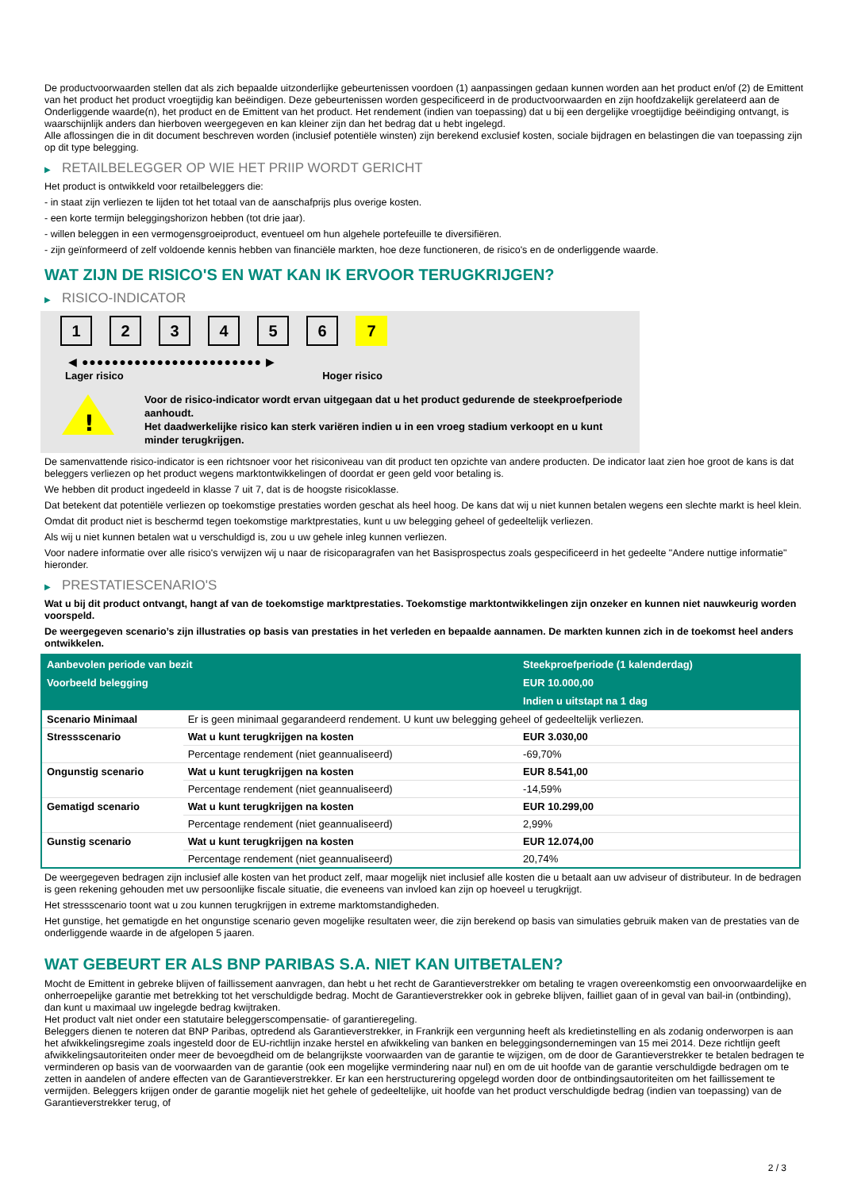De productvoorwaarden stellen dat als zich bepaalde uitzonderlijke gebeurtenissen voordoen (1) aanpassingen gedaan kunnen worden aan het product en/of (2) de Emittent van het product het product vroegtijdig kan beëindigen. Deze gebeurtenissen worden gespecificeerd in de productvoorwaarden en zijn hoofdzakelijk gerelateerd aan de Onderliggende waarde(n), het product en de Emittent van het product. Het rendement (indien van toepassing) dat u bij een dergelijke vroegtijdige beëindiging ontvangt, is waarschijnlijk anders dan hierboven weergegeven en kan kleiner zijn dan het bedrag dat u hebt ingelegd.
Alle aflossingen die in dit document beschreven worden (inclusief potentiële winsten) zijn berekend exclusief kosten, sociale bijdragen en belastingen die van toepassing zijn op dit type belegging.
▶ RETAILBELEGGER OP WIE HET PRIIP WORDT GERICHT
Het product is ontwikkeld voor retailbeleggers die:
- in staat zijn verliezen te lijden tot het totaal van de aanschafprijs plus overige kosten.
- een korte termijn beleggingshorizon hebben (tot drie jaar).
- willen beleggen in een vermogensgroeiproduct, eventueel om hun algehele portefeuille te diversifiëren.
- zijn geïnformeerd of zelf voldoende kennis hebben van financiële markten, hoe deze functioneren, de risico's en de onderliggende waarde.
WAT ZIJN DE RISICO'S EN WAT KAN IK ERVOOR TERUGKRIJGEN?
▶ RISICO-INDICATOR
1 2 3 4 5 6 7
◀ ●●●●●●●●●●●●●●●●●●●●●●●● ▶
Lager risico Hoger risico
!
Voor de risico-indicator wordt ervan uitgegaan dat u het product gedurende de steekproefperiode aanhoudt.
Het daadwerkelijke risico kan sterk variëren indien u in een vroeg stadium verkoopt en u kunt minder terugkrijgen.
De samenvattende risico-indicator is een richtsnoer voor het risiconiveau van dit product ten opzichte van andere producten. De indicator laat zien hoe groot de kans is dat beleggers verliezen op het product wegens marktontwikkelingen of doordat er geen geld voor betaling is.
We hebben dit product ingedeeld in klasse 7 uit 7, dat is de hoogste risicoklasse.
Dat betekent dat potentiële verliezen op toekomstige prestaties worden geschat als heel hoog. De kans dat wij u niet kunnen betalen wegens een slechte markt is heel klein.
Omdat dit product niet is beschermd tegen toekomstige marktprestaties, kunt u uw belegging geheel of gedeeltelijk verliezen.
Als wij u niet kunnen betalen wat u verschuldigd is, zou u uw gehele inleg kunnen verliezen.
Voor nadere informatie over alle risico's verwijzen wij u naar de risicoparagrafen van het Basisprospectus zoals gespecificeerd in het gedeelte "Andere nuttige informatie" hieronder.
▶ PRESTATIESCENARIO'S
Wat u bij dit product ontvangt, hangt af van de toekomstige marktprestaties. Toekomstige marktontwikkelingen zijn onzeker en kunnen niet nauwkeurig worden voorspeld.
De weergegeven scenario’s zijn illustraties op basis van prestaties in het verleden en bepaalde aannamen. De markten kunnen zich in de toekomst heel anders ontwikkelen.
| Aanbevolen periode van bezit | | Steekproefperiode (1 kalenderdag) |
| --- | --- | --- |
| Voorbeeld belegging | | EUR 10.000,00 |
| | | Indien u uitstapt na 1 dag |
| Scenario Minimaal | Er is geen minimaal gegarandeerd rendement. U kunt uw belegging geheel of gedeeltelijk verliezen. | |
| Stressscenario | Wat u kunt terugkrijgen na kosten | EUR 3.030,00 |
| | Percentage rendement (niet geannualiseerd) | -69,70% |
| Ongunstig scenario | Wat u kunt terugkrijgen na kosten | EUR 8.541,00 |
| | Percentage rendement (niet geannualiseerd) | -14,59% |
| Gematigd scenario | Wat u kunt terugkrijgen na kosten | EUR 10.299,00 |
| | Percentage rendement (niet geannualiseerd) | 2,99% |
| Gunstig scenario | Wat u kunt terugkrijgen na kosten | EUR 12.074,00 |
| | Percentage rendement (niet geannualiseerd) | 20,74% |
De weergegeven bedragen zijn inclusief alle kosten van het product zelf, maar mogelijk niet inclusief alle kosten die u betaalt aan uw adviseur of distributeur. In de bedragen is geen rekening gehouden met uw persoonlijke fiscale situatie, die eveneens van invloed kan zijn op hoeveel u terugkrijgt.
Het stressscenario toont wat u zou kunnen terugkrijgen in extreme marktomstandigheden.
Het gunstige, het gematigde en het ongunstige scenario geven mogelijke resultaten weer, die zijn berekend op basis van simulaties gebruik maken van de prestaties van de onderliggende waarde in de afgelopen 5 jaaren.
WAT GEBEURT ER ALS BNP PARIBAS S.A. NIET KAN UITBETALEN?
Mocht de Emittent in gebreke blijven of faillissement aanvragen, dan hebt u het recht de Garantieverstrekker om betaling te vragen overeenkomstig een onvoorwaardelijke en onherroepelijke garantie met betrekking tot het verschuldigde bedrag. Mocht de Garantieverstrekker ook in gebreke blijven, failliet gaan of in geval van bail-in (ontbinding), dan kunt u maximaal uw ingelegde bedrag kwijtraken.
Het product valt niet onder een statutaire beleggerscompensatie- of garantieregeling.
Beleggers dienen te noteren dat BNP Paribas, optredend als Garantieverstrekker, in Frankrijk een vergunning heeft als kredietinstelling en als zodanig onderworpen is aan het afwikkelingsregime zoals ingesteld door de EU-richtlijn inzake herstel en afwikkeling van banken en beleggingsondernemingen van 15 mei 2014. Deze richtlijn geeft afwikkelingsautoriteiten onder meer de bevoegdheid om de belangrijkste voorwaarden van de garantie te wijzigen, om de door de Garantieverstrekker te betalen bedragen te verminderen op basis van de voorwaarden van de garantie (ook een mogelijke vermindering naar nul) en om de uit hoofde van de garantie verschuldigde bedragen om te zetten in aandelen of andere effecten van de Garantieverstrekker. Er kan een herstructurering opgelegd worden door de ontbindingsautoriteiten om het faillissement te vermijden. Beleggers krijgen onder de garantie mogelijk niet het gehele of gedeeltelijke, uit hoofde van het product verschuldigde bedrag (indien van toepassing) van de Garantieverstrekker terug, of
2 / 3